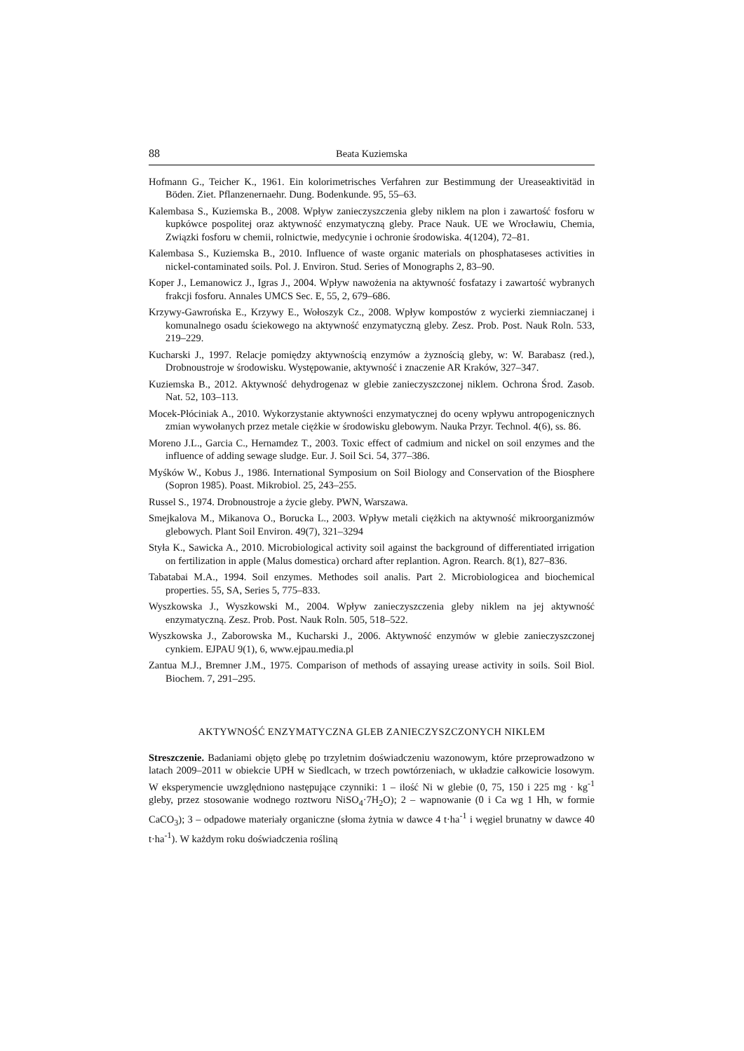88 Beata Kuziemska
Hofmann G., Teicher K., 1961. Ein kolorimetrisches Verfahren zur Bestimmung der Ureaseaktivitäd in Böden. Ziet. Pflanzenernaehr. Dung. Bodenkunde. 95, 55–63.
Kalembasa S., Kuziemska B., 2008. Wpływ zanieczyszczenia gleby niklem na plon i zawartość fosforu w kupkówce pospolitej oraz aktywność enzymatyczną gleby. Prace Nauk. UE we Wrocławiu, Chemia, Związki fosforu w chemii, rolnictwie, medycynie i ochronie środowiska. 4(1204), 72–81.
Kalembasa S., Kuziemska B., 2010. Influence of waste organic materials on phosphataseses activities in nickel-contaminated soils. Pol. J. Environ. Stud. Series of Monographs 2, 83–90.
Koper J., Lemanowicz J., Igras J., 2004. Wpływ nawożenia na aktywność fosfatazy i zawartość wybranych frakcji fosforu. Annales UMCS Sec. E, 55, 2, 679–686.
Krzywy-Gawrońska E., Krzywy E., Wołoszyk Cz., 2008. Wpływ kompostów z wycierki ziemniaczanej i komunalnego osadu ściekowego na aktywność enzymatyczną gleby. Zesz. Prob. Post. Nauk Roln. 533, 219–229.
Kucharski J., 1997. Relacje pomiędzy aktywnością enzymów a żyznością gleby, w: W. Barabasz (red.), Drobnoustroje w środowisku. Występowanie, aktywność i znaczenie AR Kraków, 327–347.
Kuziemska B., 2012. Aktywność dehydrogenaz w glebie zanieczyszczonej niklem. Ochrona Środ. Zasob. Nat. 52, 103–113.
Mocek-Płóciniak A., 2010. Wykorzystanie aktywności enzymatycznej do oceny wpływu antropogenicznych zmian wywołanych przez metale ciężkie w środowisku glebowym. Nauka Przyr. Technol. 4(6), ss. 86.
Moreno J.L., Garcia C., Hernamdez T., 2003. Toxic effect of cadmium and nickel on soil enzymes and the influence of adding sewage sludge. Eur. J. Soil Sci. 54, 377–386.
Myśków W., Kobus J., 1986. International Symposium on Soil Biology and Conservation of the Biosphere (Sopron 1985). Poast. Mikrobiol. 25, 243–255.
Russel S., 1974. Drobnoustroje a życie gleby. PWN, Warszawa.
Smejkalova M., Mikanova O., Borucka L., 2003. Wpływ metali ciężkich na aktywność mikroorganizmów glebowych. Plant Soil Environ. 49(7), 321–3294
Styła K., Sawicka A., 2010. Microbiological activity soil against the background of differentiated irrigation on fertilization in apple (Malus domestica) orchard after replantion. Agron. Rearch. 8(1), 827–836.
Tabatabai M.A., 1994. Soil enzymes. Methodes soil analis. Part 2. Microbiologicea and biochemical properties. 55, SA, Series 5, 775–833.
Wyszkowska J., Wyszkowski M., 2004. Wpływ zanieczyszczenia gleby niklem na jej aktywność enzymatyczną. Zesz. Prob. Post. Nauk Roln. 505, 518–522.
Wyszkowska J., Zaborowska M., Kucharski J., 2006. Aktywność enzymów w glebie zanieczyszczonej cynkiem. EJPAU 9(1), 6, www.ejpau.media.pl
Zantua M.J., Bremner J.M., 1975. Comparison of methods of assaying urease activity in soils. Soil Biol. Biochem. 7, 291–295.
AKTYWNOŚĆ ENZYMATYCZNA GLEB ZANIECZYSZCZONYCH NIKLEM
Streszczenie. Badaniami objęto glebę po trzyletnim doświadczeniu wazonowym, które przeprowadzono w latach 2009–2011 w obiekcie UPH w Siedlcach, w trzech powtórzeniach, w układzie całkowicie losowym. W eksperymencie uwzględniono następujące czynniki: 1 – ilość Ni w glebie (0, 75, 150 i 225 mg · kg<sup>-1</sup> gleby, przez stosowanie wodnego roztworu NiSO<sub>4</sub>·7H<sub>2</sub>O); 2 – wapnowanie (0 i Ca wg 1 Hh, w formie CaCO<sub>3</sub>); 3 – odpadowe materiały organiczne (słoma żytnia w dawce 4 t·ha<sup>-1</sup> i węgiel brunatny w dawce 40 t·ha<sup>-1</sup>). W każdym roku doświadczenia rośliną